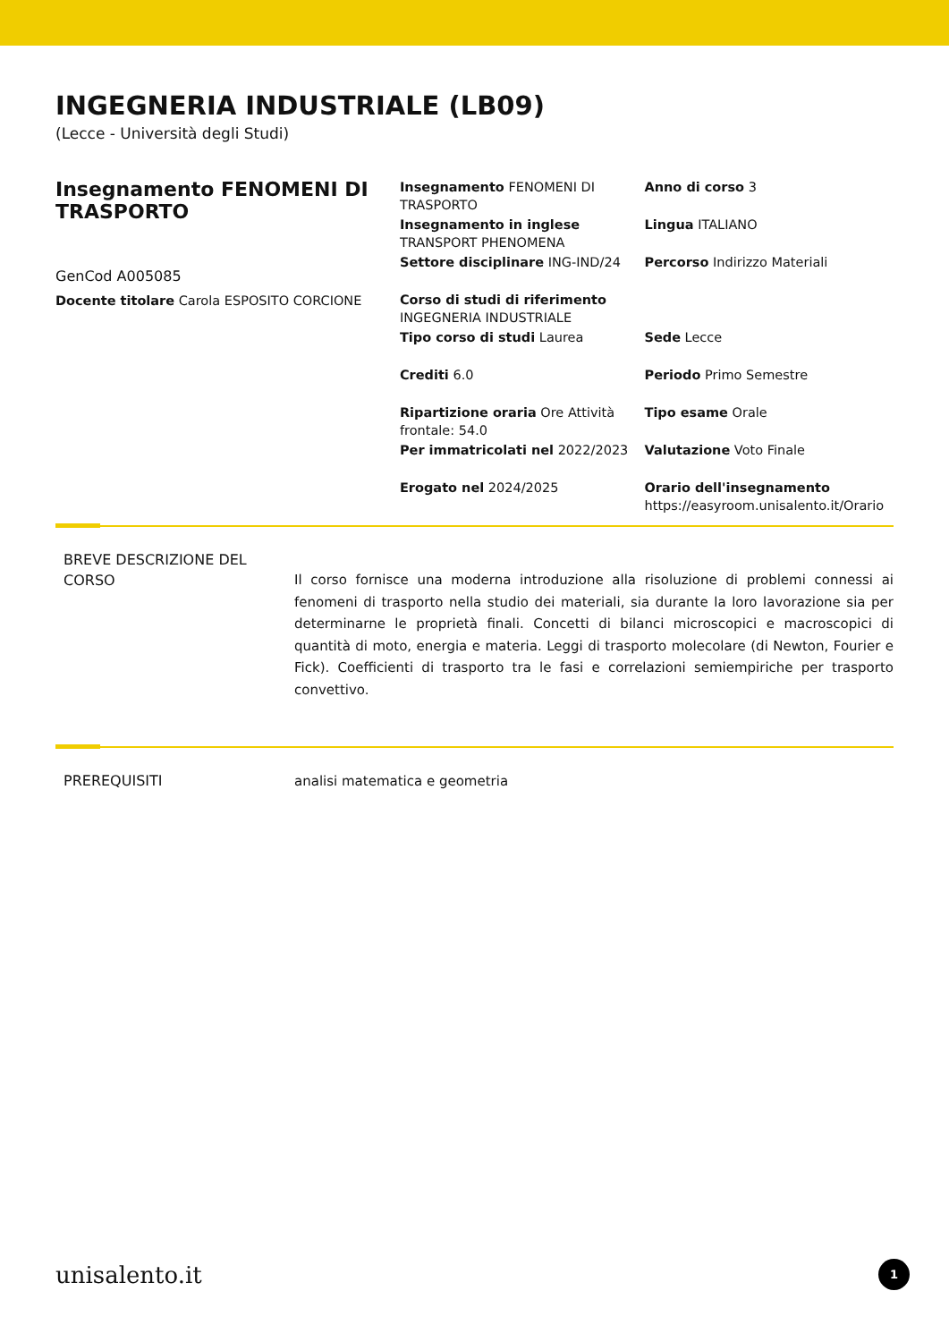INGEGNERIA INDUSTRIALE (LB09)
(Lecce - Università degli Studi)
Insegnamento FENOMENI DI TRASPORTO
GenCod A005085
Docente titolare Carola ESPOSITO CORCIONE
Insegnamento FENOMENI DI TRASPORTO
Insegnamento in inglese TRANSPORT PHENOMENA
Settore disciplinare ING-IND/24
Corso di studi di riferimento INGEGNERIA INDUSTRIALE
Tipo corso di studi Laurea
Crediti 6.0
Ripartizione oraria Ore Attività frontale: 54.0
Per immatricolati nel 2022/2023
Erogato nel 2024/2025
Anno di corso 3
Lingua ITALIANO
Percorso Indirizzo Materiali
Sede Lecce
Periodo Primo Semestre
Tipo esame Orale
Valutazione Voto Finale
Orario dell'insegnamento https://easyroom.unisalento.it/Orario
BREVE DESCRIZIONE DEL CORSO
Il corso fornisce una moderna introduzione alla risoluzione di problemi connessi ai fenomeni di trasporto nella studio dei materiali, sia durante la loro lavorazione sia per determinarne le proprietà finali. Concetti di bilanci microscopici e macroscopici di quantità di moto, energia e materia. Leggi di trasporto molecolare (di Newton, Fourier e Fick). Coefficienti di trasporto tra le fasi e correlazioni semiempiriche per trasporto convettivo.
PREREQUISITI
analisi matematica e geometria
unisalento.it 1